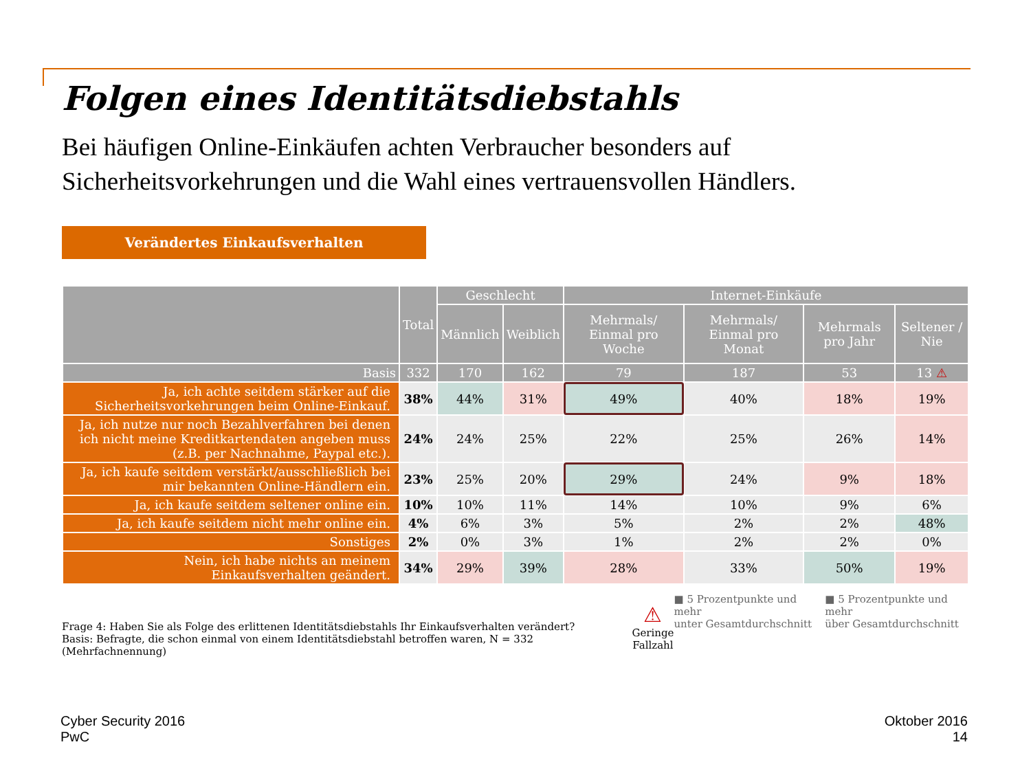Folgen eines Identitätsdiebstahls
Bei häufigen Online-Einkäufen achten Verbraucher besonders auf Sicherheitsvorkehrungen und die Wahl eines vertrauensvollen Händlers.
Verändertes Einkaufsverhalten
| | Total | Geschlecht | | Internet-Einkäufe | | | |
| --- | --- | --- | --- | --- | --- | --- | --- |
| | | Männlich | Weiblich | Mehrmals/ Einmal pro Woche | Mehrmals/ Einmal pro Monat | Mehrmals pro Jahr | Seltener / Nie |
| Basis | 332 | 170 | 162 | 79 | 187 | 53 | 13 ⚠ |
| Ja, ich achte seitdem stärker auf die Sicherheitsvorkehrungen beim Online-Einkauf. | 38% | 44% | 31% | 49% | 40% | 18% | 19% |
| Ja, ich nutze nur noch Bezahlverfahren bei denen ich nicht meine Kreditkartendaten angeben muss (z.B. per Nachnahme, Paypal etc.). | 24% | 24% | 25% | 22% | 25% | 26% | 14% |
| Ja, ich kaufe seitdem verstärkt/ausschließlich bei mir bekannten Online-Händlern ein. | 23% | 25% | 20% | 29% | 24% | 9% | 18% |
| Ja, ich kaufe seitdem seltener online ein. | 10% | 10% | 11% | 14% | 10% | 9% | 6% |
| Ja, ich kaufe seitdem nicht mehr online ein. | 4% | 6% | 3% | 5% | 2% | 2% | 48% |
| Sonstiges | 2% | 0% | 3% | 1% | 2% | 2% | 0% |
| Nein, ich habe nichts an meinem Einkaufsverhalten geändert. | 34% | 29% | 39% | 28% | 33% | 50% | 19% |
Frage 4: Haben Sie als Folge des erlittenen Identitätsdiebstahls Ihr Einkaufsverhalten verändert?
Basis: Befragte, die schon einmal von einem Identitätsdiebstahl betroffen waren, N = 332 (Mehrfachnennung)
⚠
Geringe
Fallzahl
■ 5 Prozentpunkte und mehr
unter Gesamtdurchschnitt
■ 5 Prozentpunkte und mehr
über Gesamtdurchschnitt
Cyber Security 2016
PwC
Oktober 2016
14